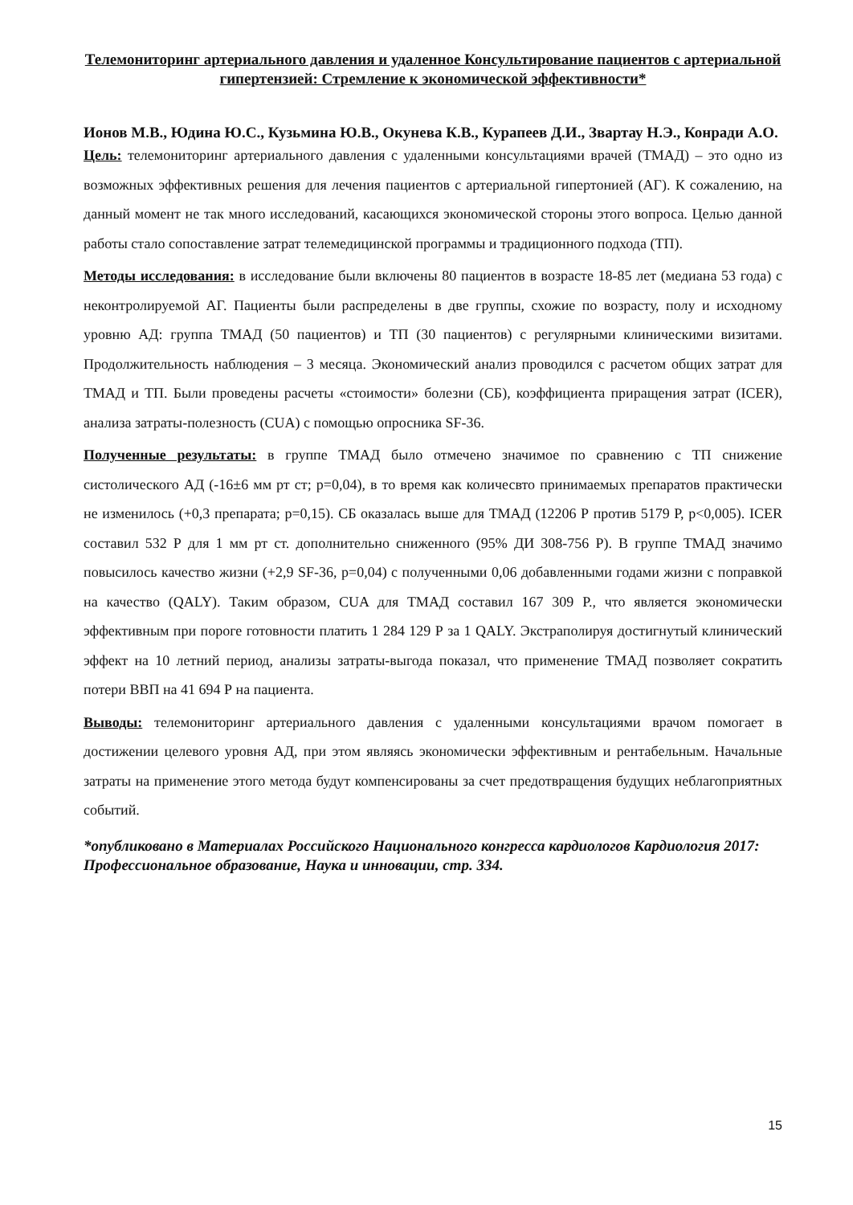Телемониторинг артериального давления и удаленное Консультирование пациентов с артериальной гипертензией: Стремление к экономической эффективности*
Ионов М.В., Юдина Ю.С., Кузьмина Ю.В., Окунева К.В., Курапеев Д.И., Звартау Н.Э., Конради А.О.
Цель: телемониторинг артериального давления с удаленными консультациями врачей (ТМАД) – это одно из возможных эффективных решения для лечения пациентов с артериальной гипертонией (АГ). К сожалению, на данный момент не так много исследований, касающихся экономической стороны этого вопроса. Целью данной работы стало сопоставление затрат телемедицинской программы и традиционного подхода (ТП).
Методы исследования: в исследование были включены 80 пациентов в возрасте 18-85 лет (медиана 53 года) с неконтролируемой АГ. Пациенты были распределены в две группы, схожие по возрасту, полу и исходному уровню АД: группа ТМАД (50 пациентов) и ТП (30 пациентов) с регулярными клиническими визитами. Продолжительность наблюдения – 3 месяца. Экономический анализ проводился с расчетом общих затрат для ТМАД и ТП. Были проведены расчеты «стоимости» болезни (СБ), коэффициента приращения затрат (ICER), анализа затраты-полезность (CUA) с помощью опросника SF-36.
Полученные результаты: в группе ТМАД было отмечено значимое по сравнению с ТП снижение систолического АД (-16±6 мм рт ст; p=0,04), в то время как количесвто принимаемых препаратов практически не изменилось (+0,3 препарата; p=0,15). СБ оказалась выше для ТМАД (12206 Р против 5179 Р, p<0,005). ICER составил 532 Р для 1 мм рт ст. дополнительно сниженного (95% ДИ 308-756 Р). В группе ТМАД значимо повысилось качество жизни (+2,9 SF-36, p=0,04) с полученными 0,06 добавленными годами жизни с поправкой на качество (QALY). Таким образом, CUA для ТМАД составил 167 309 Р., что является экономически эффективным при пороге готовности платить 1 284 129 Р за 1 QALY. Экстраполируя достигнутый клинический эффект на 10 летний период, анализы затраты-выгода показал, что применение ТМАД позволяет сократить потери ВВП на 41 694 Р на пациента.
Выводы: телемониторинг артериального давления с удаленными консультациями врачом помогает в достижении целевого уровня АД, при этом являясь экономически эффективным и рентабельным. Начальные затраты на применение этого метода будут компенсированы за счет предотвращения будущих неблагоприятных событий.
*опубликовано в Материалах Российского Национального конгресса кардиологов Кардиология 2017: Профессиональное образование, Наука и инновации, стр. 334.
15